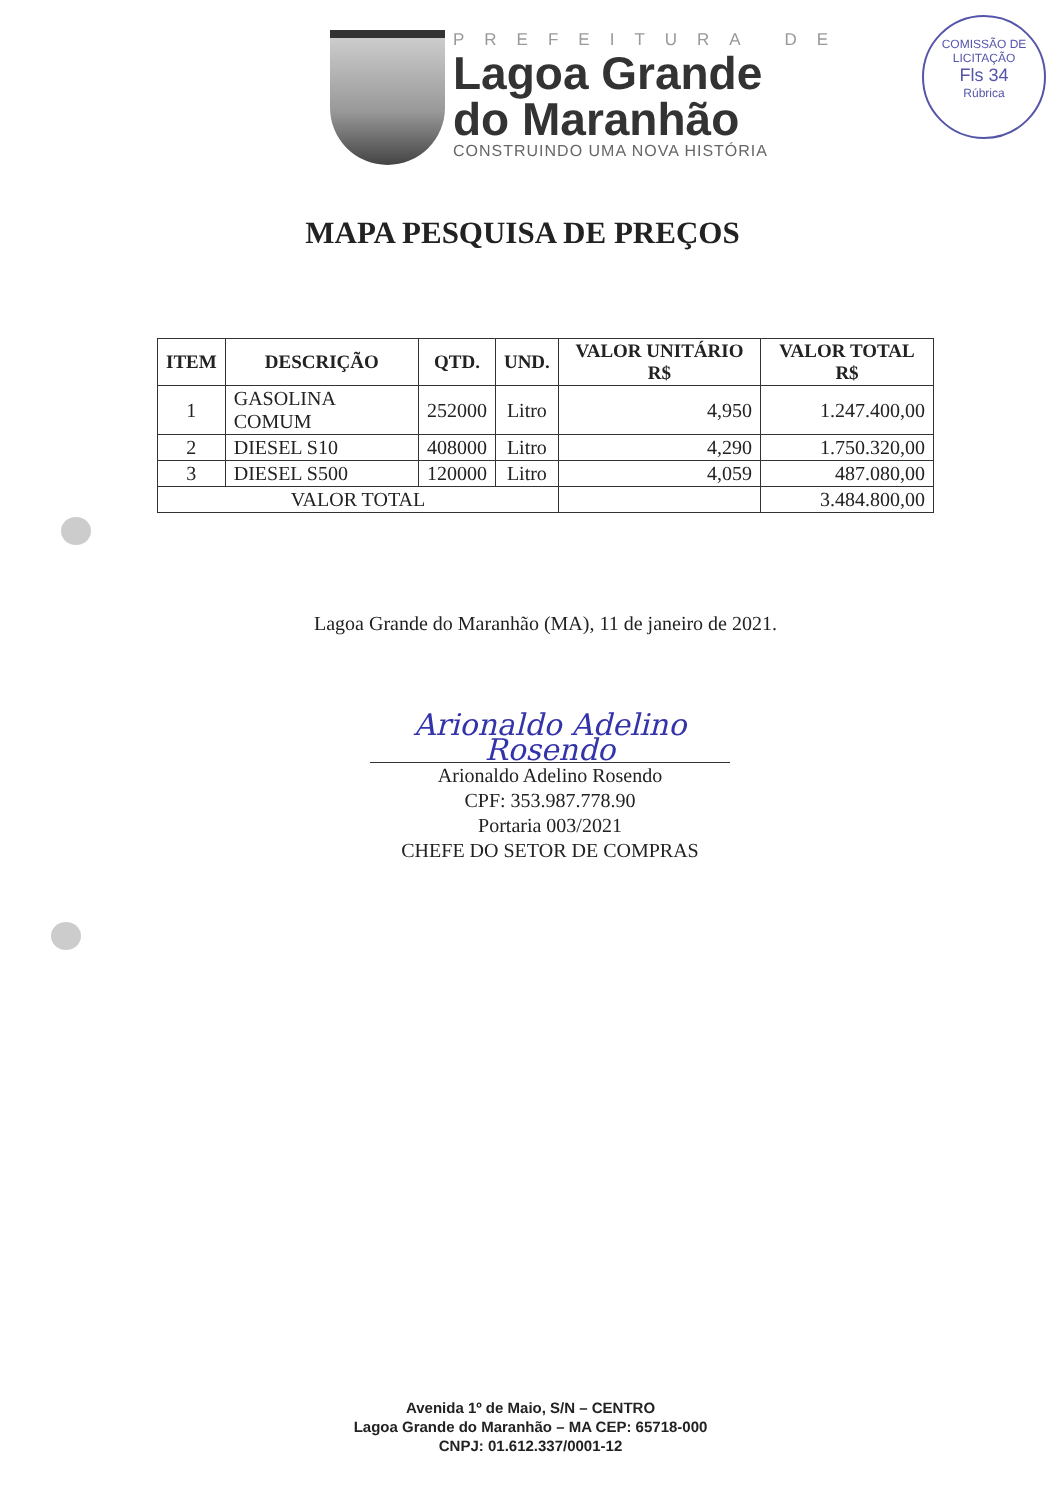PREFEITURA DE
Lagoa Grande
do Maranhão
CONSTRUINDO UMA NOVA HISTÓRIA
COMISSÃO DE LICITAÇÃO
Fls 34
Rúbrica
MAPA PESQUISA DE PREÇOS
| ITEM | DESCRIÇÃO | QTD. | UND. | VALOR UNITÁRIO R$ | VALOR TOTAL R$ |
| --- | --- | --- | --- | --- | --- |
| 1 | GASOLINA COMUM | 252000 | Litro | 4,950 | 1.247.400,00 |
| 2 | DIESEL S10 | 408000 | Litro | 4,290 | 1.750.320,00 |
| 3 | DIESEL S500 | 120000 | Litro | 4,059 | 487.080,00 |
| VALOR TOTAL | | | | | 3.484.800,00 |
Lagoa Grande do Maranhão (MA), 11 de janeiro de 2021.
Arionaldo Adelino Rosendo
Arionaldo Adelino Rosendo
CPF: 353.987.778.90
Portaria 003/2021
CHEFE DO SETOR DE COMPRAS
Avenida 1º de Maio, S/N – CENTRO
Lagoa Grande do Maranhão – MA CEP: 65718-000
CNPJ: 01.612.337/0001-12